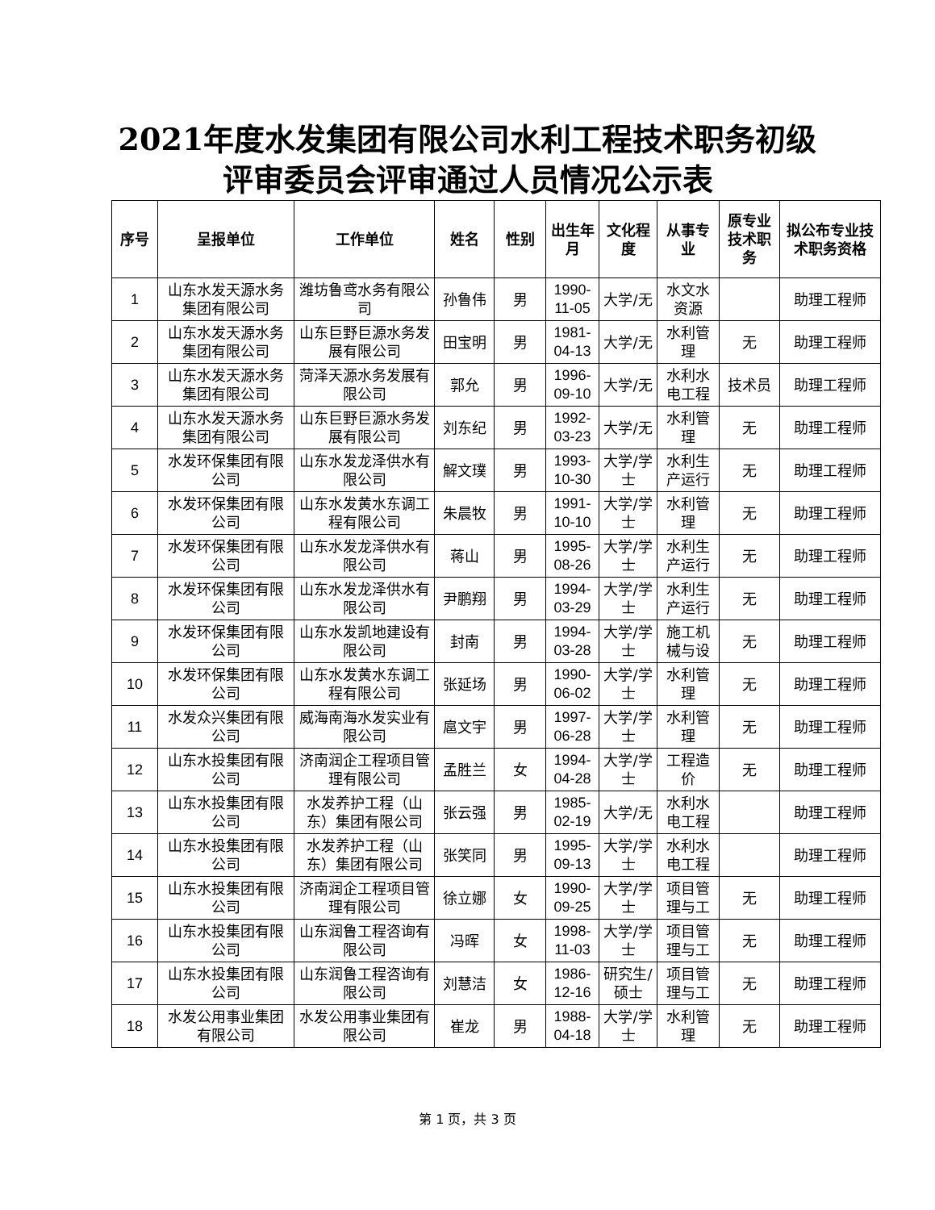2021年度水发集团有限公司水利工程技术职务初级
评审委员会评审通过人员情况公示表
| 序号 | 呈报单位 | 工作单位 | 姓名 | 性别 | 出生年月 | 文化程度 | 从事专业 | 原专业技术职务 | 拟公布专业技术职务资格 |
| --- | --- | --- | --- | --- | --- | --- | --- | --- | --- |
| 1 | 山东水发天源水务集团有限公司 | 潍坊鲁鸢水务有限公司 | 孙鲁伟 | 男 | 1990-11-05 | 大学/无 | 水文水资源 | | 助理工程师 |
| 2 | 山东水发天源水务集团有限公司 | 山东巨野巨源水务发展有限公司 | 田宝明 | 男 | 1981-04-13 | 大学/无 | 水利管理 | 无 | 助理工程师 |
| 3 | 山东水发天源水务集团有限公司 | 菏泽天源水务发展有限公司 | 郭允 | 男 | 1996-09-10 | 大学/无 | 水利水电工程 | 技术员 | 助理工程师 |
| 4 | 山东水发天源水务集团有限公司 | 山东巨野巨源水务发展有限公司 | 刘东纪 | 男 | 1992-03-23 | 大学/无 | 水利管理 | 无 | 助理工程师 |
| 5 | 水发环保集团有限公司 | 山东水发龙泽供水有限公司 | 解文璞 | 男 | 1993-10-30 | 大学/学士 | 水利生产运行 | 无 | 助理工程师 |
| 6 | 水发环保集团有限公司 | 山东水发黄水东调工程有限公司 | 朱晨牧 | 男 | 1991-10-10 | 大学/学士 | 水利管理 | 无 | 助理工程师 |
| 7 | 水发环保集团有限公司 | 山东水发龙泽供水有限公司 | 蒋山 | 男 | 1995-08-26 | 大学/学士 | 水利生产运行 | 无 | 助理工程师 |
| 8 | 水发环保集团有限公司 | 山东水发龙泽供水有限公司 | 尹鹏翔 | 男 | 1994-03-29 | 大学/学士 | 水利生产运行 | 无 | 助理工程师 |
| 9 | 水发环保集团有限公司 | 山东水发凯地建设有限公司 | 封南 | 男 | 1994-03-28 | 大学/学士 | 施工机械与设 | 无 | 助理工程师 |
| 10 | 水发环保集团有限公司 | 山东水发黄水东调工程有限公司 | 张延场 | 男 | 1990-06-02 | 大学/学士 | 水利管理 | 无 | 助理工程师 |
| 11 | 水发众兴集团有限公司 | 威海南海水发实业有限公司 | 扈文宇 | 男 | 1997-06-28 | 大学/学士 | 水利管理 | 无 | 助理工程师 |
| 12 | 山东水投集团有限公司 | 济南润企工程项目管理有限公司 | 孟胜兰 | 女 | 1994-04-28 | 大学/学士 | 工程造价 | 无 | 助理工程师 |
| 13 | 山东水投集团有限公司 | 水发养护工程（山东）集团有限公司 | 张云强 | 男 | 1985-02-19 | 大学/无 | 水利水电工程 | | 助理工程师 |
| 14 | 山东水投集团有限公司 | 水发养护工程（山东）集团有限公司 | 张笑同 | 男 | 1995-09-13 | 大学/学士 | 水利水电工程 | | 助理工程师 |
| 15 | 山东水投集团有限公司 | 济南润企工程项目管理有限公司 | 徐立娜 | 女 | 1990-09-25 | 大学/学士 | 项目管理与工 | 无 | 助理工程师 |
| 16 | 山东水投集团有限公司 | 山东润鲁工程咨询有限公司 | 冯晖 | 女 | 1998-11-03 | 大学/学士 | 项目管理与工 | 无 | 助理工程师 |
| 17 | 山东水投集团有限公司 | 山东润鲁工程咨询有限公司 | 刘慧洁 | 女 | 1986-12-16 | 研究生/硕士 | 项目管理与工 | 无 | 助理工程师 |
| 18 | 水发公用事业集团有限公司 | 水发公用事业集团有限公司 | 崔龙 | 男 | 1988-04-18 | 大学/学士 | 水利管理 | 无 | 助理工程师 |
第 1 页，共 3 页